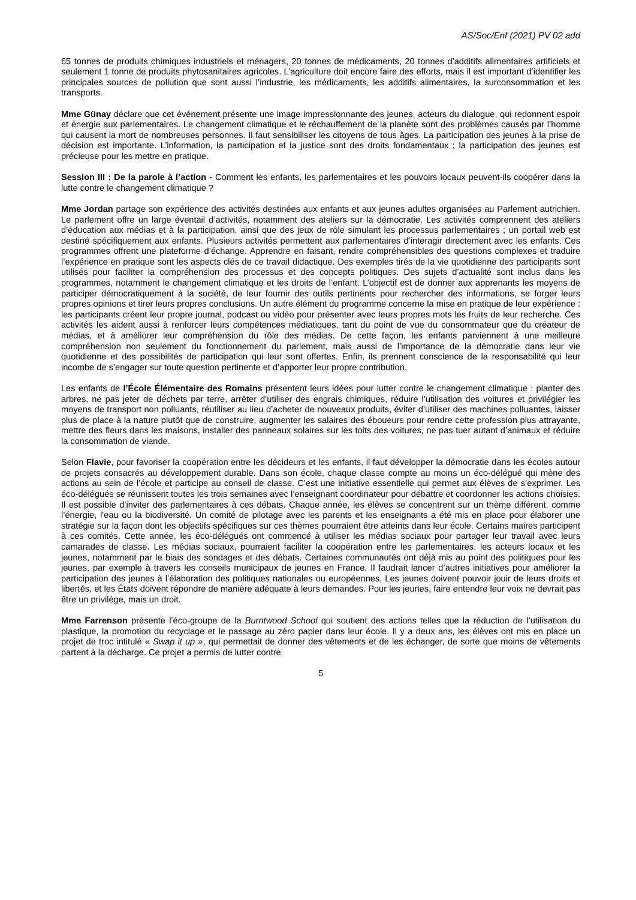AS/Soc/Enf (2021) PV 02 add
65 tonnes de produits chimiques industriels et ménagers, 20 tonnes de médicaments, 20 tonnes d’additifs alimentaires artificiels et seulement 1 tonne de produits phytosanitaires agricoles. L’agriculture doit encore faire des efforts, mais il est important d’identifier les principales sources de pollution que sont aussi l’industrie, les médicaments, les additifs alimentaires, la surconsommation et les transports.
Mme Günay déclare que cet événement présente une image impressionnante des jeunes, acteurs du dialogue, qui redonnent espoir et énergie aux parlementaires. Le changement climatique et le réchauffement de la planète sont des problèmes causés par l’homme qui causent la mort de nombreuses personnes. Il faut sensibiliser les citoyens de tous âges. La participation des jeunes à la prise de décision est importante. L’information, la participation et la justice sont des droits fondamentaux ; la participation des jeunes est précieuse pour les mettre en pratique.
Session III : De la parole à l’action - Comment les enfants, les parlementaires et les pouvoirs locaux peuvent-ils coopérer dans la lutte contre le changement climatique ?
Mme Jordan partage son expérience des activités destinées aux enfants et aux jeunes adultes organisées au Parlement autrichien. Le parlement offre un large éventail d’activités, notamment des ateliers sur la démocratie. Les activités comprennent des ateliers d’éducation aux médias et à la participation, ainsi que des jeux de rôle simulant les processus parlementaires ; un portail web est destiné spécifiquement aux enfants. Plusieurs activités permettent aux parlementaires d’interagir directement avec les enfants. Ces programmes offrent une plateforme d’échange. Apprendre en faisant, rendre compréhensibles des questions complexes et traduire l’expérience en pratique sont les aspects clés de ce travail didactique. Des exemples tirés de la vie quotidienne des participants sont utilisés pour faciliter la compréhension des processus et des concepts politiques. Des sujets d’actualité sont inclus dans les programmes, notamment le changement climatique et les droits de l’enfant. L’objectif est de donner aux apprenants les moyens de participer démocratiquement à la société, de leur fournir des outils pertinents pour rechercher des informations, se forger leurs propres opinions et tirer leurs propres conclusions. Un autre élément du programme concerne la mise en pratique de leur expérience : les participants créent leur propre journal, podcast ou vidéo pour présenter avec leurs propres mots les fruits de leur recherche. Ces activités les aident aussi à renforcer leurs compétences médiatiques, tant du point de vue du consommateur que du créateur de médias, et à améliorer leur compréhension du rôle des médias. De cette façon, les enfants parviennent à une meilleure compréhension non seulement du fonctionnement du parlement, mais aussi de l’importance de la démocratie dans leur vie quotidienne et des possibilités de participation qui leur sont offertes. Enfin, ils prennent conscience de la responsabilité qui leur incombe de s’engager sur toute question pertinente et d’apporter leur propre contribution.
Les enfants de l’École Élémentaire des Romains présentent leurs idées pour lutter contre le changement climatique : planter des arbres, ne pas jeter de déchets par terre, arrêter d’utiliser des engrais chimiques, réduire l’utilisation des voitures et privilégier les moyens de transport non polluants, réutiliser au lieu d’acheter de nouveaux produits, éviter d’utiliser des machines polluantes, laisser plus de place à la nature plutôt que de construire, augmenter les salaires des éboueurs pour rendre cette profession plus attrayante, mettre des fleurs dans les maisons, installer des panneaux solaires sur les toits des voitures, ne pas tuer autant d’animaux et réduire la consommation de viande.
Selon Flavie, pour favoriser la coopération entre les décideurs et les enfants, il faut développer la démocratie dans les écoles autour de projets consacrés au développement durable. Dans son école, chaque classe compte au moins un éco-délégué qui mène des actions au sein de l’école et participe au conseil de classe. C’est une initiative essentielle qui permet aux élèves de s’exprimer. Les éco-délégués se réunissent toutes les trois semaines avec l’enseignant coordinateur pour débattre et coordonner les actions choisies. Il est possible d’inviter des parlementaires à ces débats. Chaque année, les élèves se concentrent sur un thème différent, comme l’énergie, l’eau ou la biodiversité. Un comité de pilotage avec les parents et les enseignants a été mis en place pour élaborer une stratégie sur la façon dont les objectifs spécifiques sur ces thèmes pourraient être atteints dans leur école. Certains maires participent à ces comités. Cette année, les éco-délégués ont commencé à utiliser les médias sociaux pour partager leur travail avec leurs camarades de classe. Les médias sociaux, pourraient faciliter la coopération entre les parlementaires, les acteurs locaux et les jeunes, notamment par le biais des sondages et des débats. Certaines communautés ont déjà mis au point des politiques pour les jeunes, par exemple à travers les conseils municipaux de jeunes en France. Il faudrait lancer d’autres initiatives pour améliorer la participation des jeunes à l’élaboration des politiques nationales ou européennes. Les jeunes doivent pouvoir jouir de leurs droits et libertés, et les États doivent répondre de manière adéquate à leurs demandes. Pour les jeunes, faire entendre leur voix ne devrait pas être un privilège, mais un droit.
Mme Farrenson présente l’éco-groupe de la Burntwood School qui soutient des actions telles que la réduction de l’utilisation du plastique, la promotion du recyclage et le passage au zéro papier dans leur école. Il y a deux ans, les élèves ont mis en place un projet de troc intitulé « Swap it up », qui permettait de donner des vêtements et de les échanger, de sorte que moins de vêtements partent à la décharge. Ce projet a permis de lutter contre
5